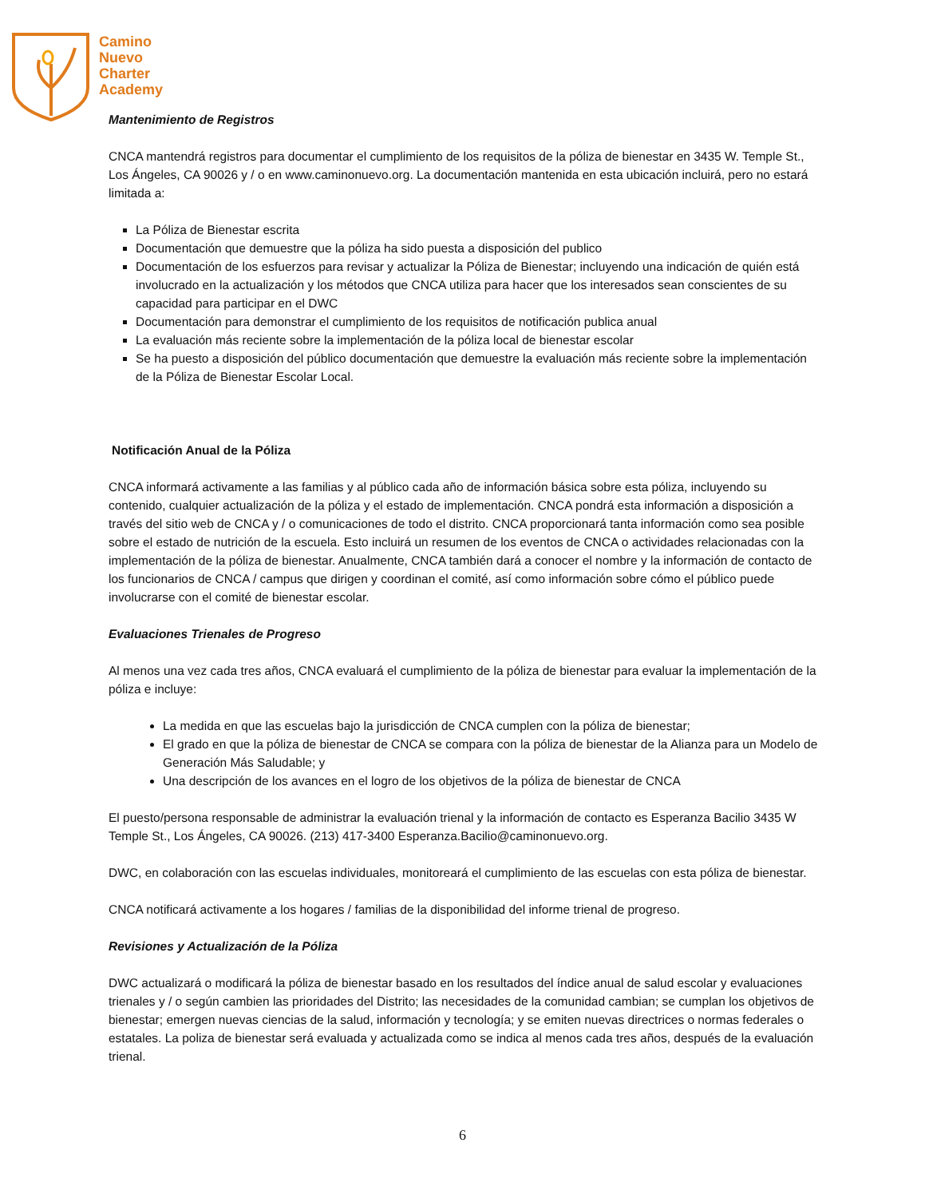Camino
Nuevo
Charter
Academy
Mantenimiento de Registros
CNCA mantendrá registros para documentar el cumplimiento de los requisitos de la póliza de bienestar en 3435 W. Temple St., Los Ángeles, CA 90026 y / o en www.caminonuevo.org. La documentación mantenida en esta ubicación incluirá, pero no estará limitada a:
La Póliza de Bienestar escrita
Documentación que demuestre que la póliza ha sido puesta a disposición del publico
Documentación de los esfuerzos para revisar y actualizar la Póliza de Bienestar; incluyendo una indicación de quién está involucrado en la actualización y los métodos que CNCA utiliza para hacer que los interesados sean conscientes de su capacidad para participar en el DWC
Documentación para demonstrar el cumplimiento de los requisitos de notificación publica anual
La evaluación más reciente sobre la implementación de la póliza local de bienestar escolar
Se ha puesto a disposición del público documentación que demuestre la evaluación más reciente sobre la implementación de la Póliza de Bienestar Escolar Local.
Notificación Anual de la Póliza
CNCA informará activamente a las familias y al público cada año de información básica sobre esta póliza, incluyendo su contenido, cualquier actualización de la póliza y el estado de implementación. CNCA pondrá esta información a disposición a través del sitio web de CNCA y / o comunicaciones de todo el distrito. CNCA proporcionará tanta información como sea posible sobre el estado de nutrición de la escuela. Esto incluirá un resumen de los eventos de CNCA o actividades relacionadas con la implementación de la póliza de bienestar. Anualmente, CNCA también dará a conocer el nombre y la información de contacto de los funcionarios de CNCA / campus que dirigen y coordinan el comité, así como información sobre cómo el público puede involucrarse con el comité de bienestar escolar.
Evaluaciones Trienales de Progreso
Al menos una vez cada tres años, CNCA evaluará el cumplimiento de la póliza de bienestar para evaluar la implementación de la póliza e incluye:
La medida en que las escuelas bajo la jurisdicción de CNCA cumplen con la póliza de bienestar;
El grado en que la póliza de bienestar de CNCA se compara con la póliza de bienestar de la Alianza para un Modelo de Generación Más Saludable; y
Una descripción de los avances en el logro de los objetivos de la póliza de bienestar de CNCA
El puesto/persona responsable de administrar la evaluación trienal y la información de contacto es Esperanza Bacilio 3435 W Temple St., Los Ángeles, CA 90026. (213) 417-3400 Esperanza.Bacilio@caminonuevo.org.
DWC, en colaboración con las escuelas individuales, monitoreará el cumplimiento de las escuelas con esta póliza de bienestar.
CNCA notificará activamente a los hogares / familias de la disponibilidad del informe trienal de progreso.
Revisiones y Actualización de la Póliza
DWC actualizará o modificará la póliza de bienestar basado en los resultados del índice anual de salud escolar y evaluaciones trienales y / o según cambien las prioridades del Distrito; las necesidades de la comunidad cambian; se cumplan los objetivos de bienestar; emergen nuevas ciencias de la salud, información y tecnología; y se emiten nuevas directrices o normas federales o estatales. La poliza de bienestar será evaluada y actualizada como se indica al menos cada tres años, después de la evaluación trienal.
6